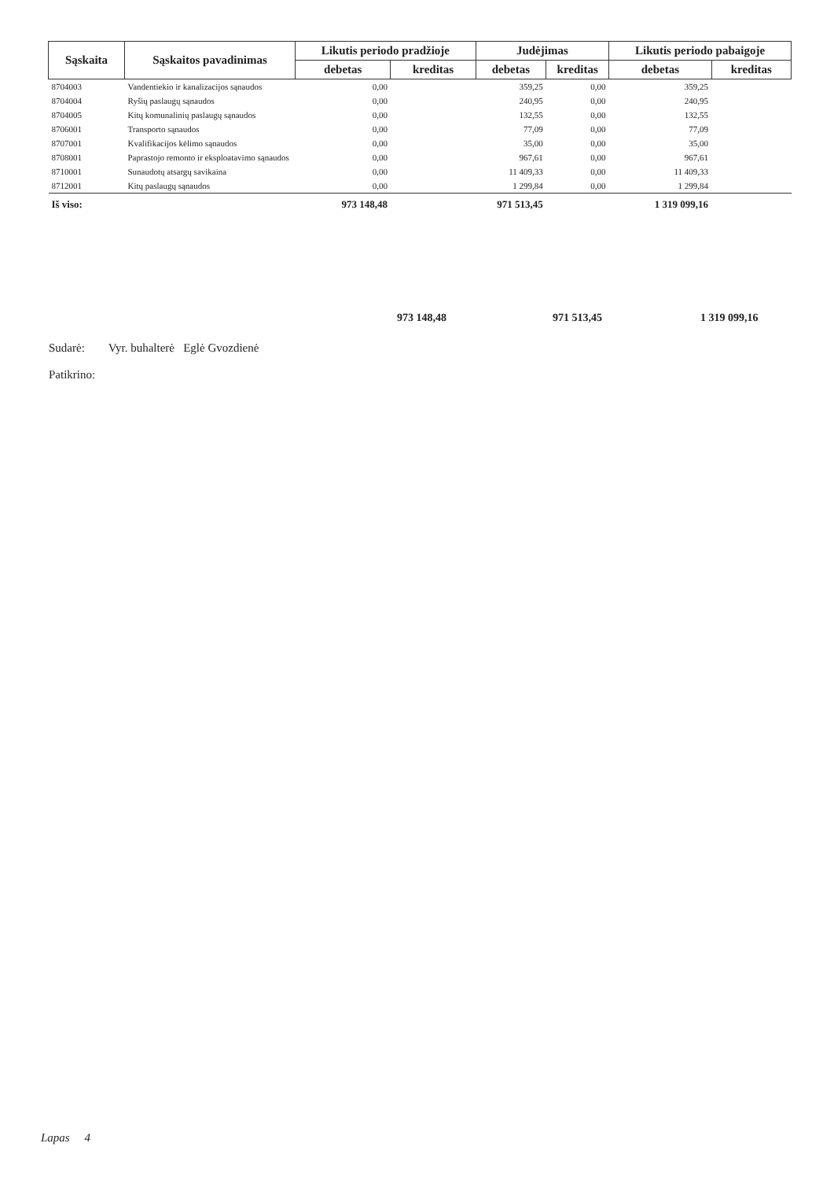| Sąskaita | Sąskaitos pavadinimas | Likutis periodo pradžioje | | Judėjimas | | Likutis periodo pabaigoje | |
| --- | --- | --- | --- | --- | --- | --- | --- |
| | | debetas | kreditas | debetas | kreditas | debetas | kreditas |
| 8704003 | Vandentiekio ir kanalizacijos sąnaudos | 0,00 | | 359,25 | 0,00 | 359,25 | |
| 8704004 | Ryšių paslaugų sąnaudos | 0,00 | | 240,95 | 0,00 | 240,95 | |
| 8704005 | Kitų komunalinių paslaugų sąnaudos | 0,00 | | 132,55 | 0,00 | 132,55 | |
| 8706001 | Transporto sąnaudos | 0,00 | | 77,09 | 0,00 | 77,09 | |
| 8707001 | Kvalifikacijos kėlimo sąnaudos | 0,00 | | 35,00 | 0,00 | 35,00 | |
| 8708001 | Paprastojo remonto ir eksploatavimo sąnaudos | 0,00 | | 967,61 | 0,00 | 967,61 | |
| 8710001 | Sunaudotų atsargų savikaina | 0,00 | | 11 409,33 | 0,00 | 11 409,33 | |
| 8712001 | Kitų paslaugų sąnaudos | 0,00 | | 1 299,84 | 0,00 | 1 299,84 | |
| Iš viso: | | 973 148,48 | | 971 513,45 | | 1 319 099,16 | |
973 148,48 971 513,45 1 319 099,16
Sudarė: Vyr. buhalterė Eglė Gvozdienė
Patikrino:
Lapas 4